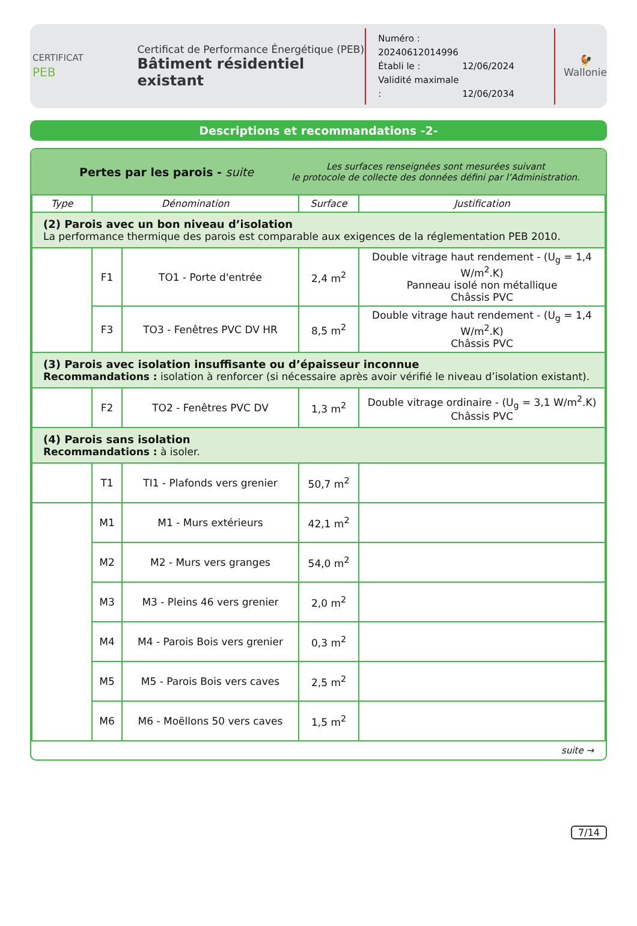CERTIFICAT
PEB
Certificat de Performance Énergétique (PEB)
Bâtiment résidentiel existant
Numéro : 20240612014996
Établi le : 12/06/2024
Validité maximale : 12/06/2034
🐓
Wallonie
Descriptions et recommandations -2-
Pertes par les parois - suite
Les surfaces renseignées sont mesurées suivant
le protocole de collecte des données défini par l’Administration.
| Type | Dénomination | | Surface | Justification |
| --- | --- | --- | --- | --- |
| (2) Parois avec un bon niveau d’isolation La performance thermique des parois est comparable aux exigences de la réglementation PEB 2010. | | | | |
| | F1 | TO1 - Porte d'entrée | 2,4 m<sup>2</sup> | Double vitrage haut rendement - (U<sub>g</sub> = 1,4 W/m<sup>2</sup>.K) Panneau isolé non métallique Châssis PVC |
| | F3 | TO3 - Fenêtres PVC DV HR | 8,5 m<sup>2</sup> | Double vitrage haut rendement - (U<sub>g</sub> = 1,4 W/m<sup>2</sup>.K) Châssis PVC |
| (3) Parois avec isolation insuffisante ou d’épaisseur inconnue Recommandations : isolation à renforcer (si nécessaire après avoir vérifié le niveau d’isolation existant). | | | | |
| | F2 | TO2 - Fenêtres PVC DV | 1,3 m<sup>2</sup> | Double vitrage ordinaire - (U<sub>g</sub> = 3,1 W/m<sup>2</sup>.K) Châssis PVC |
| (4) Parois sans isolation Recommandations : à isoler. | | | | |
| | T1 | TI1 - Plafonds vers grenier | 50,7 m<sup>2</sup> | |
| | M1 | M1 - Murs extérieurs | 42,1 m<sup>2</sup> | |
| | M2 | M2 - Murs vers granges | 54,0 m<sup>2</sup> | |
| | M3 | M3 - Pleins 46 vers grenier | 2,0 m<sup>2</sup> | |
| | M4 | M4 - Parois Bois vers grenier | 0,3 m<sup>2</sup> | |
| | M5 | M5 - Parois Bois vers caves | 2,5 m<sup>2</sup> | |
| | M6 | M6 - Moëllons 50 vers caves | 1,5 m<sup>2</sup> | |
suite →
7/14